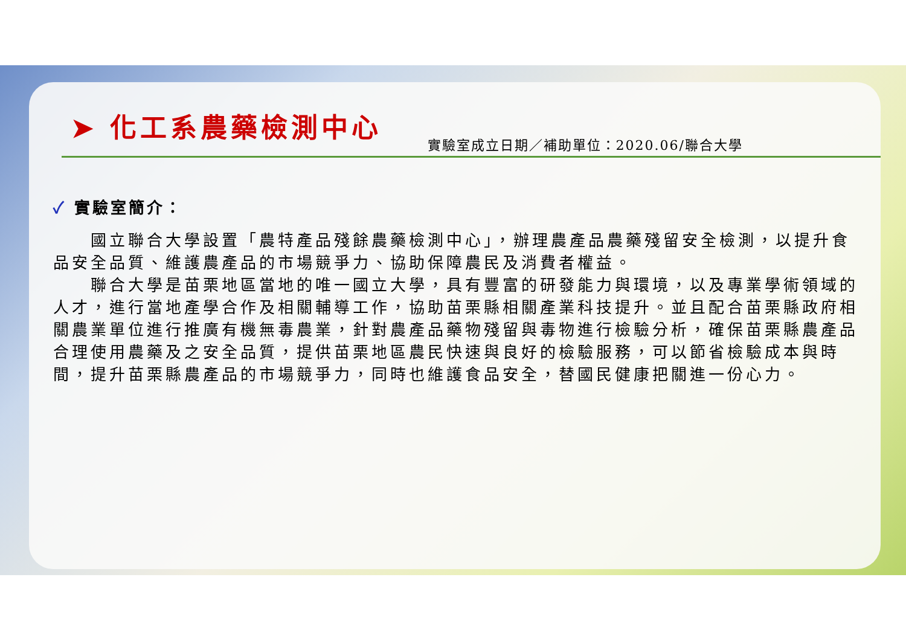➤ 化工系農藥檢測中心
實驗室成立日期／補助單位：2020.06/聯合大學
✓ 實驗室簡介：
國立聯合大學設置「農特產品殘餘農藥檢測中心」，辦理農產品農藥殘留安全檢測，以提升食品安全品質、維護農產品的市場競爭力、協助保障農民及消費者權益。
聯合大學是苗栗地區當地的唯一國立大學，具有豐富的研發能力與環境，以及專業學術領域的人才，進行當地產學合作及相關輔導工作，協助苗栗縣相關產業科技提升。並且配合苗栗縣政府相關農業單位進行推廣有機無毒農業，針對農產品藥物殘留與毒物進行檢驗分析，確保苗栗縣農產品合理使用農藥及之安全品質，提供苗栗地區農民快速與良好的檢驗服務，可以節省檢驗成本與時間，提升苗栗縣農產品的市場競爭力，同時也維護食品安全，替國民健康把關進一份心力。